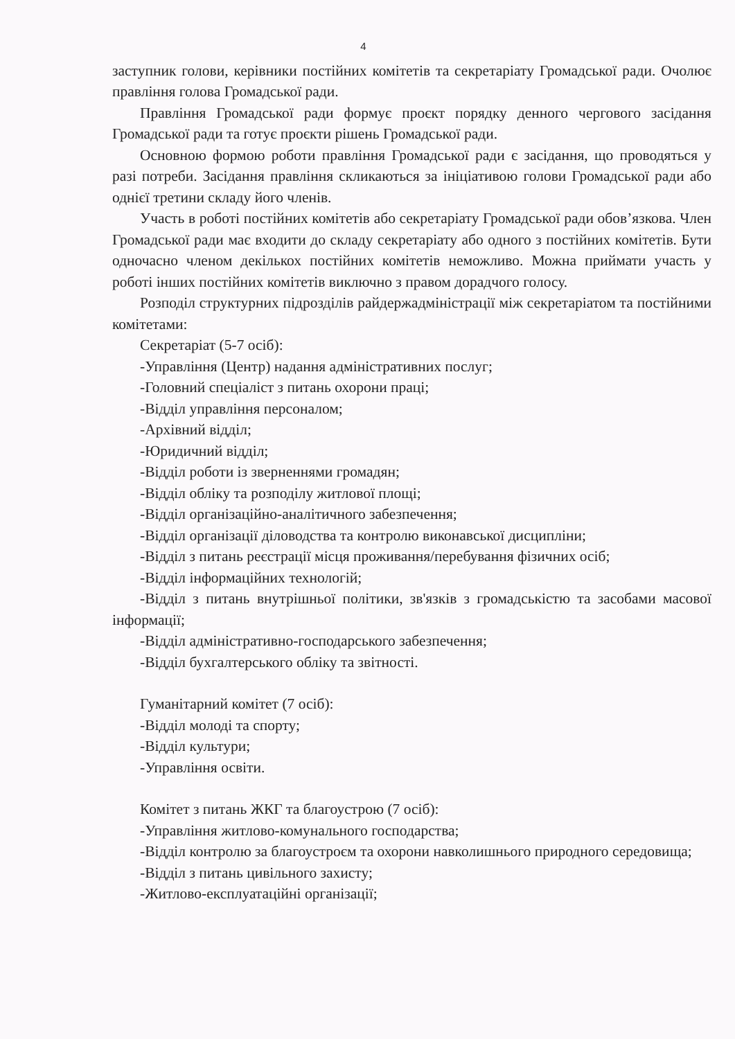4
заступник голови, керівники постійних комітетів та секретаріату Громадської ради. Очолює правління голова Громадської ради.
Правління Громадської ради формує проєкт порядку денного чергового засідання Громадської ради та готує проєкти рішень Громадської ради.
Основною формою роботи правління Громадської ради є засідання, що проводяться у разі потреби. Засідання правління скликаються за ініціативою голови Громадської ради або однієї третини складу його членів.
Участь в роботі постійних комітетів або секретаріату Громадської ради обов’язкова. Член Громадської ради має входити до складу секретаріату або одного з постійних комітетів. Бути одночасно членом декількох постійних комітетів неможливо. Можна приймати участь у роботі інших постійних комітетів виключно з правом дорадчого голосу.
Розподіл структурних підрозділів райдержадміністрації між секретаріатом та постійними комітетами:
Секретаріат (5-7 осіб):
-Управління (Центр) надання адміністративних послуг;
-Головний спеціаліст з питань охорони праці;
-Відділ управління персоналом;
-Архівний відділ;
-Юридичний відділ;
-Відділ роботи із зверненнями громадян;
-Відділ обліку та розподілу житлової площі;
-Відділ організаційно-аналітичного забезпечення;
-Відділ організації діловодства та контролю виконавської дисципліни;
-Відділ з питань реєстрації місця проживання/перебування фізичних осіб;
-Відділ інформаційних технологій;
-Відділ з питань внутрішньої політики, зв'язків з громадськістю та засобами масової інформації;
-Відділ адміністративно-господарського забезпечення;
-Відділ бухгалтерського обліку та звітності.
Гуманітарний комітет (7 осіб):
-Відділ молоді та спорту;
-Відділ культури;
-Управління освіти.
Комітет з питань ЖКГ та благоустрою (7 осіб):
-Управління житлово-комунального господарства;
-Відділ контролю за благоустроєм та охорони навколишнього природного середовища;
-Відділ з питань цивільного захисту;
-Житлово-експлуатаційні організації;